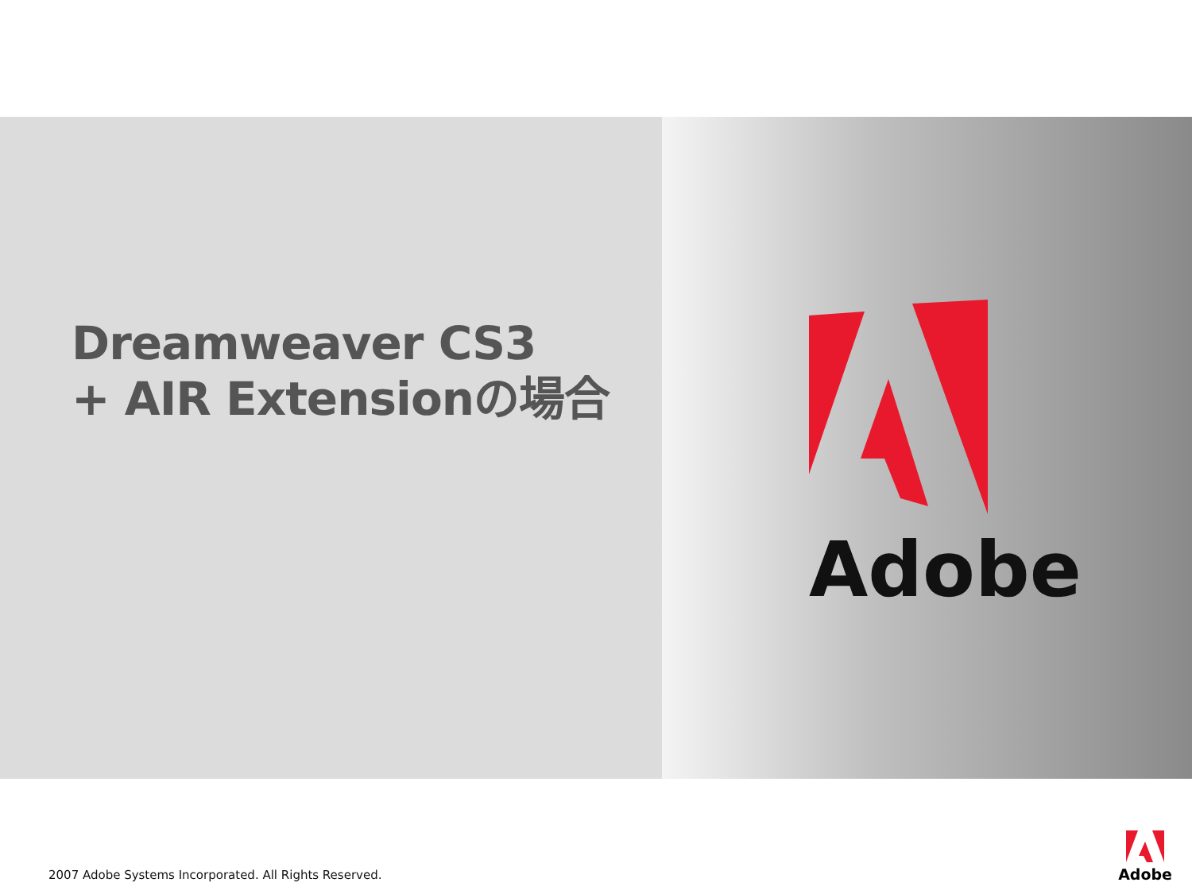Dreamweaver CS3
+ AIR Extensionの場合
Adobe
2007 Adobe Systems Incorporated. All Rights Reserved.
Adobe